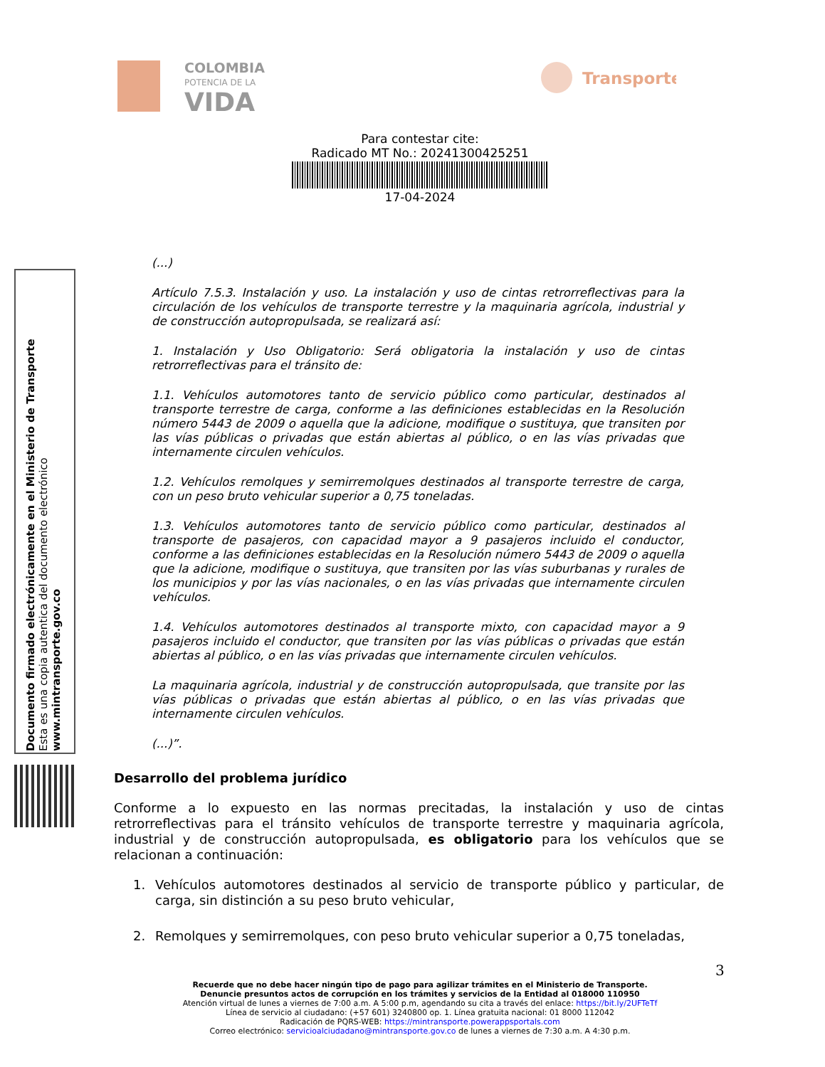COLOMBIA
POTENCIA DE LA
VIDA
Transporte
Para contestar cite:
Radicado MT No.: 20241300425251
17-04-2024
Documento firmado electrónicamente en el Ministerio de Transporte
Esta es una copia autentica del documento electrónico
www.mintransporte.gov.co
(...)
Artículo 7.5.3. Instalación y uso. La instalación y uso de cintas retrorreflectivas para la circulación de los vehículos de transporte terrestre y la maquinaria agrícola, industrial y de construcción autopropulsada, se realizará así:
1. Instalación y Uso Obligatorio: Será obligatoria la instalación y uso de cintas retrorreflectivas para el tránsito de:
1.1. Vehículos automotores tanto de servicio público como particular, destinados al transporte terrestre de carga, conforme a las definiciones establecidas en la Resolución número 5443 de 2009 o aquella que la adicione, modifique o sustituya, que transiten por las vías públicas o privadas que están abiertas al público, o en las vías privadas que internamente circulen vehículos.
1.2. Vehículos remolques y semirremolques destinados al transporte terrestre de carga, con un peso bruto vehicular superior a 0,75 toneladas.
1.3. Vehículos automotores tanto de servicio público como particular, destinados al transporte de pasajeros, con capacidad mayor a 9 pasajeros incluido el conductor, conforme a las definiciones establecidas en la Resolución número 5443 de 2009 o aquella que la adicione, modifique o sustituya, que transiten por las vías suburbanas y rurales de los municipios y por las vías nacionales, o en las vías privadas que internamente circulen vehículos.
1.4. Vehículos automotores destinados al transporte mixto, con capacidad mayor a 9 pasajeros incluido el conductor, que transiten por las vías públicas o privadas que están abiertas al público, o en las vías privadas que internamente circulen vehículos.
La maquinaria agrícola, industrial y de construcción autopropulsada, que transite por las vías públicas o privadas que están abiertas al público, o en las vías privadas que internamente circulen vehículos.
(...)”.
Desarrollo del problema jurídico
Conforme a lo expuesto en las normas precitadas, la instalación y uso de cintas retrorreflectivas para el tránsito vehículos de transporte terrestre y maquinaria agrícola, industrial y de construcción autopropulsada, es obligatorio para los vehículos que se relacionan a continuación:
1. Vehículos automotores destinados al servicio de transporte público y particular, de carga, sin distinción a su peso bruto vehicular,
2. Remolques y semirremolques, con peso bruto vehicular superior a 0,75 toneladas,
3
Recuerde que no debe hacer ningún tipo de pago para agilizar trámites en el Ministerio de Transporte.
Denuncie presuntos actos de corrupción en los trámites y servicios de la Entidad al 018000 110950
Atención virtual de lunes a viernes de 7:00 a.m. A 5:00 p.m, agendando su cita a través del enlace: https://bit.ly/2UFTeTf
Línea de servicio al ciudadano: (+57 601) 3240800 op. 1. Línea gratuita nacional: 01 8000 112042
Radicación de PQRS-WEB: https://mintransporte.powerappsportals.com
Correo electrónico: servicioalciudadano@mintransporte.gov.co de lunes a viernes de 7:30 a.m. A 4:30 p.m.